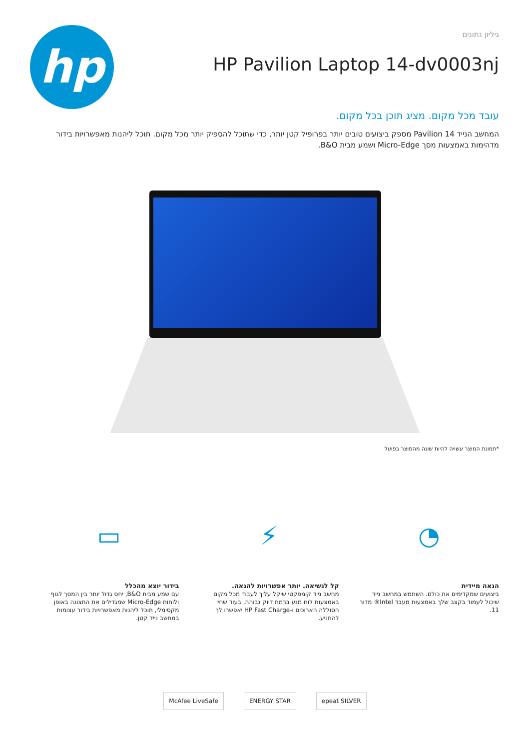hp
גיליון נתונים
HP Pavilion Laptop 14-dv0003nj
עובד מכל מקום. מציג תוכן בכל מקום.
המחשב הנייד Pavilion 14 מספק ביצועים טובים יותר בפרופיל קטן יותר, כדי שתוכל להספיק יותר מכל מקום. תוכל ליהנות מאפשרויות בידור מדהימות באמצעות מסך Micro-Edge ושמע מבית B&O.
*תמונת המוצר עשויה להיות שונה מהמוצר בפועל
◔
הנאה מיידית
ביצועים שמקדימים את כולם. השתמש במחשב נייד שיכול לעמוד בקצב שלך באמצעות מעבד Intel® מדור 11.
⚡
קל לנשיאה. יותר אפשרויות להנאה.
מחשב נייד קומפקטי שיקל עליך לעבוד מכל מקום באמצעות לוח מגע ברמת דיוק גבוהה, בעוד שחיי הסוללה הארוכים ו-HP Fast Charge יאפשרו לך להתניע.
▭
בידור יוצא מהכלל
עם שמע מבית B&O, יחס גדול יותר בין המסך לגוף ולוחות Micro-Edge שמגדילים את התצוגה באופן מקסימלי, תוכל ליהנות מאפשרויות בידור עצומות במחשב נייד קטן.
McAfee LiveSafe ENERGY STAR epeat SILVER